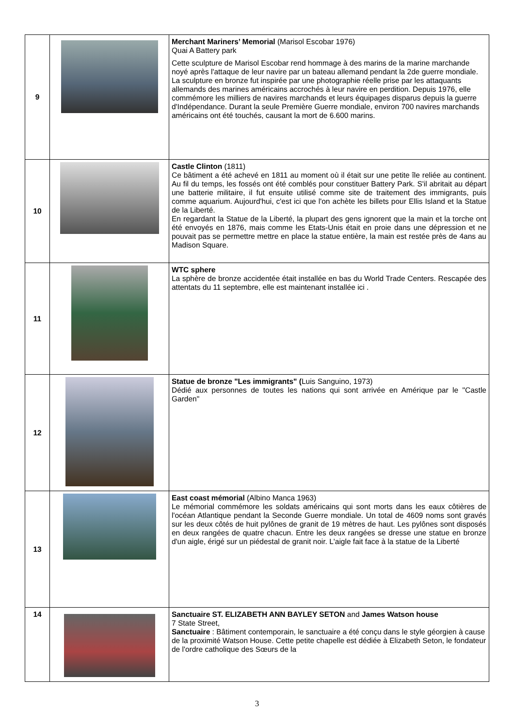| 9 | | Merchant Mariners’ Memorial (Marisol Escobar 1976) Quai A Battery park Cette sculpture de Marisol Escobar rend hommage à des marins de la marine marchande noyé après l'attaque de leur navire par un bateau allemand pendant la 2de guerre mondiale. La sculpture en bronze fut inspirée par une photographie réelle prise par les attaquants allemands des marines américains accrochés à leur navire en perdition. Depuis 1976, elle commémore les milliers de navires marchands et leurs équipages disparus depuis la guerre d'Indépendance. Durant la seule Première Guerre mondiale, environ 700 navires marchands américains ont été touchés, causant la mort de 6.600 marins. |
| 10 | | Castle Clinton (1811) Ce bâtiment a été achevé en 1811 au moment où il était sur une petite île reliée au continent. Au fil du temps, les fossés ont été comblés pour constituer Battery Park. S'il abritait au départ une batterie militaire, il fut ensuite utilisé comme site de traitement des immigrants, puis comme aquarium. Aujourd'hui, c'est ici que l'on achète les billets pour Ellis Island et la Statue de la Liberté. En regardant la Statue de la Liberté, la plupart des gens ignorent que la main et la torche ont été envoyés en 1876, mais comme les Etats-Unis était en proie dans une dépression et ne pouvait pas se permettre mettre en place la statue entière, la main est restée près de 4ans au Madison Square. |
| 11 | | WTC sphere La sphère de bronze accidentée était installée en bas du World Trade Centers. Rescapée des attentats du 11 septembre, elle est maintenant installée ici . |
| 12 | | Statue de bronze "Les immigrants" ( Luis Sanguino, 1973) Dédié aux personnes de toutes les nations qui sont arrivée en Amérique par le "Castle Garden" |
| 13 | | East coast mémorial (Albino Manca 1963) Le mémorial commémore les soldats américains qui sont morts dans les eaux côtières de l'océan Atlantique pendant la Seconde Guerre mondiale. Un total de 4609 noms sont gravés sur les deux côtés de huit pylônes de granit de 19 mètres de haut. Les pylônes sont disposés en deux rangées de quatre chacun. Entre les deux rangées se dresse une statue en bronze d'un aigle, érigé sur un piédestal de granit noir. L'aigle fait face à la statue de la Liberté |
| 14 | | Sanctuaire ST. ELIZABETH ANN BAYLEY SETON and James Watson house 7 State Street, Sanctuaire : Bâtiment contemporain, le sanctuaire a été conçu dans le style géorgien à cause de la proximité Watson House. Cette petite chapelle est dédiée à Elizabeth Seton, le fondateur de l'ordre catholique des Sœurs de la |
3